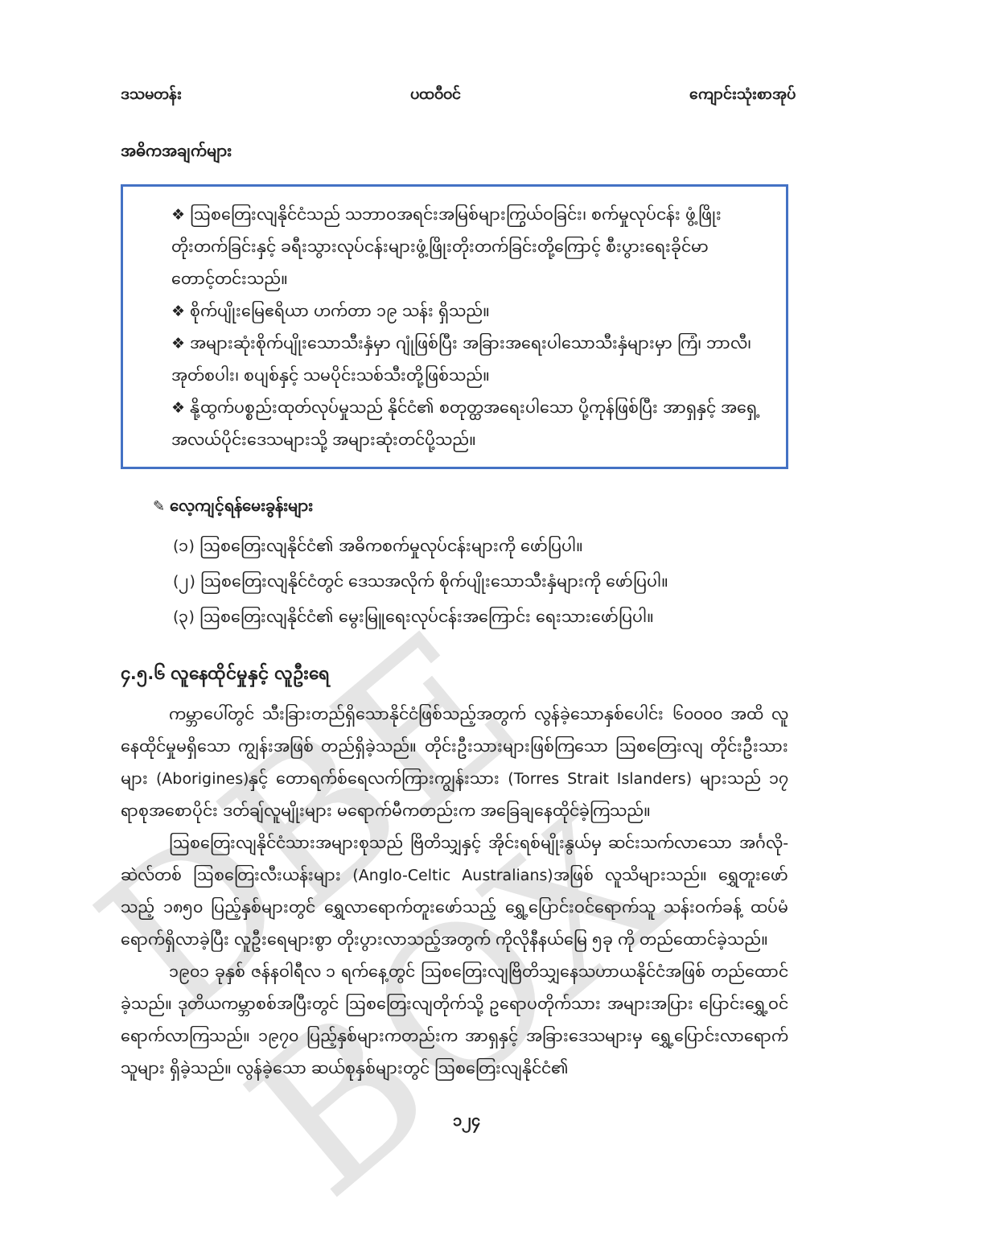DBE BOX
ဒသမတန်း ပထဝီဝင် ကျောင်းသုံးစာအုပ်
အဓိကအချက်များ
❖ ဩစတြေးလျနိုင်ငံသည် သဘာဝအရင်းအမြစ်များကြွယ်ဝခြင်း၊ စက်မှုလုပ်ငန်း ဖွံ့ဖြိုး တိုးတက်ခြင်းနှင့် ခရီးသွားလုပ်ငန်းများဖွံ့ဖြိုးတိုးတက်ခြင်းတို့ကြောင့် စီးပွားရေးခိုင်မာ တောင့်တင်းသည်။
❖ စိုက်ပျိုးမြေဧရိယာ ဟက်တာ ၁၉ သန်း ရှိသည်။
❖ အများဆုံးစိုက်ပျိုးသောသီးနှံမှာ ဂျုံဖြစ်ပြီး အခြားအရေးပါသောသီးနှံများမှာ ကြံ၊ ဘာလီ၊ အုတ်စပါး၊ စပျစ်နှင့် သမပိုင်းသစ်သီးတို့ဖြစ်သည်။
❖ နို့ထွက်ပစ္စည်းထုတ်လုပ်မှုသည် နိုင်ငံ၏ စတုတ္ထအရေးပါသော ပို့ကုန်ဖြစ်ပြီး အာရှနှင့် အရှေ့အလယ်ပိုင်းဒေသများသို့ အများဆုံးတင်ပို့သည်။
✎ လေ့ကျင့်ရန်မေးခွန်းများ
(၁) ဩစတြေးလျနိုင်ငံ၏ အဓိကစက်မှုလုပ်ငန်းများကို ဖော်ပြပါ။
(၂) ဩစတြေးလျနိုင်ငံတွင် ဒေသအလိုက် စိုက်ပျိုးသောသီးနှံများကို ဖော်ပြပါ။
(၃) ဩစတြေးလျနိုင်ငံ၏ မွေးမြူရေးလုပ်ငန်းအကြောင်း ရေးသားဖော်ပြပါ။
၄.၅.၆ လူနေထိုင်မှုနှင့် လူဦးရေ
ကမ္ဘာပေါ်တွင် သီးခြားတည်ရှိသောနိုင်ငံဖြစ်သည့်အတွက် လွန်ခဲ့သောနှစ်ပေါင်း ၆၀၀၀၀ အထိ လူနေထိုင်မှုမရှိသော ကျွန်းအဖြစ် တည်ရှိခဲ့သည်။ တိုင်းဦးသားများဖြစ်ကြသော ဩစတြေးလျ တိုင်းဦးသားများ (Aborigines)နှင့် တောရက်စ်ရေလက်ကြားကျွန်းသား (Torres Strait Islanders) များသည် ၁၇ ရာစုအစောပိုင်း ဒတ်ချ်လူမျိုးများ မရောက်မီကတည်းက အခြေချနေထိုင်ခဲ့ကြသည်။
ဩစတြေးလျနိုင်ငံသားအများစုသည် ဗြိတိသျှနှင့် အိုင်းရစ်မျိုးနွယ်မှ ဆင်းသက်လာသော အင်္ဂလို-ဆဲလ်တစ် ဩစတြေးလီးယန်းများ (Anglo-Celtic Australians)အဖြစ် လူသိများသည်။ ရွှေတူးဖော်သည့် ၁၈၅၀ ပြည့်နှစ်များတွင် ရွှေလာရောက်တူးဖော်သည့် ရွှေ့ပြောင်းဝင်ရောက်သူ သန်းဝက်ခန့် ထပ်မံရောက်ရှိလာခဲ့ပြီး လူဦးရေများစွာ တိုးပွားလာသည့်အတွက် ကိုလိုနီနယ်မြေ ၅ခု ကို တည်ထောင်ခဲ့သည်။
၁၉၀၁ ခုနှစ် ဇန်နဝါရီလ ၁ ရက်နေ့တွင် ဩစတြေးလျဗြိတိသျှနေသဟာယနိုင်ငံအဖြစ် တည်ထောင်ခဲ့သည်။ ဒုတိယကမ္ဘာစစ်အပြီးတွင် ဩစတြေးလျတိုက်သို့ ဥရောပတိုက်သား အများအပြား ပြောင်းရွှေ့ဝင်ရောက်လာကြသည်။ ၁၉၇၀ ပြည့်နှစ်များကတည်းက အာရှနှင့် အခြားဒေသများမှ ရွှေ့ပြောင်းလာရောက်သူများ ရှိခဲ့သည်။ လွန်ခဲ့သော ဆယ်စုနှစ်များတွင် ဩစတြေးလျနိုင်ငံ၏
၁၂၄